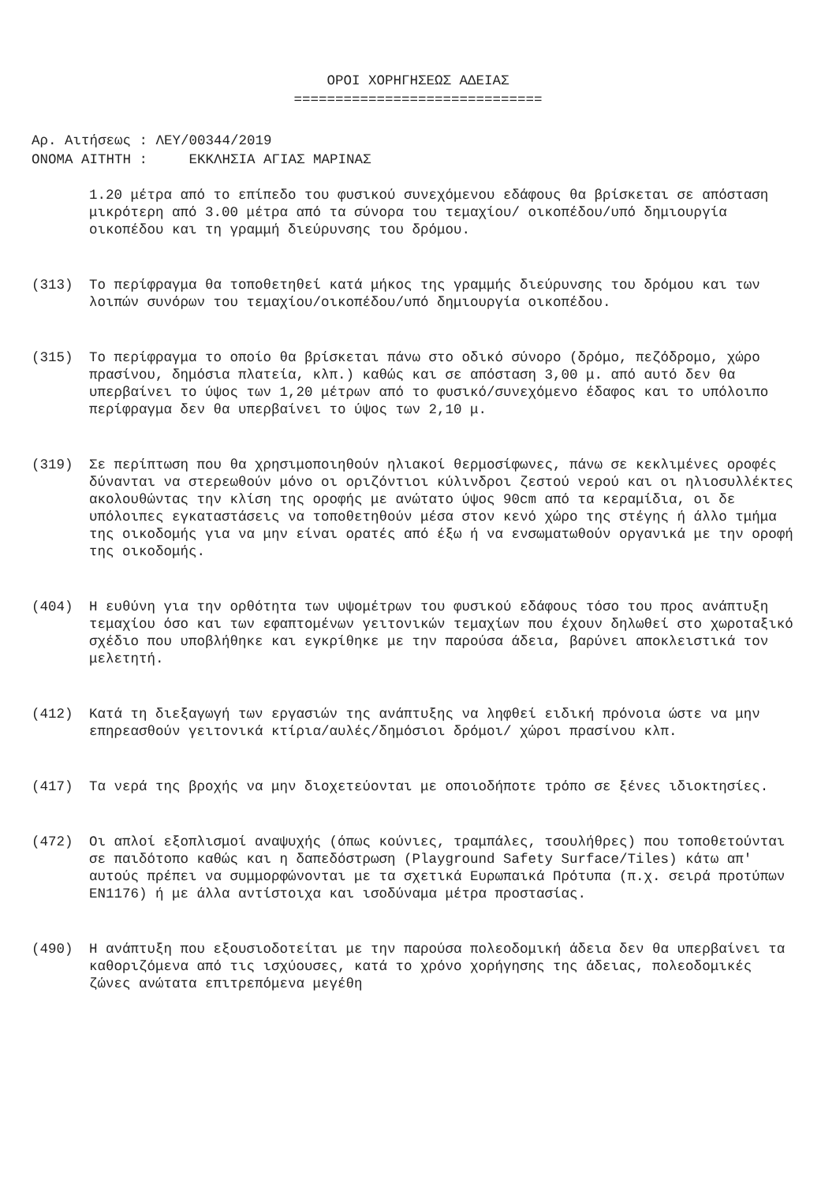ΟΡΟΙ ΧΟΡΗΓΗΣΕΩΣ ΑΔΕΙΑΣ
==============================
Αρ. Αιτήσεως : ΛΕΥ/00344/2019 ΟΝΟΜΑ ΑΙΤΗΤΗ : ΕΚΚΛΗΣΙΑ ΑΓΙΑΣ ΜΑΡΙΝΑΣ
1.20 μέτρα από το επίπεδο του φυσικού συνεχόμενου εδάφους θα βρίσκεται σε απόσταση μικρότερη από 3.00 μέτρα από τα σύνορα του τεμαχίου/ οικοπέδου/υπό δημιουργία οικοπέδου και τη γραμμή διεύρυνσης του δρόμου.
(313) Το περίφραγμα θα τοποθετηθεί κατά μήκος της γραμμής διεύρυνσης του δρόμου και των λοιπών συνόρων του τεμαχίου/οικοπέδου/υπό δημιουργία οικοπέδου.
(315) Το περίφραγμα το οποίο θα βρίσκεται πάνω στο οδικό σύνορο (δρόμο, πεζόδρομο, χώρο πρασίνου, δημόσια πλατεία, κλπ.) καθώς και σε απόσταση 3,00 μ. από αυτό δεν θα υπερβαίνει το ύψος των 1,20 μέτρων από το φυσικό/συνεχόμενο έδαφος και το υπόλοιπο περίφραγμα δεν θα υπερβαίνει το ύψος των 2,10 μ.
(319) Σε περίπτωση που θα χρησιμοποιηθούν ηλιακοί θερμοσίφωνες, πάνω σε κεκλιμένες οροφές δύνανται να στερεωθούν μόνο οι οριζόντιοι κύλινδροι ζεστού νερού και οι ηλιοσυλλέκτες ακολουθώντας την κλίση της οροφής με ανώτατο ύψος 90cm από τα κεραμίδια, οι δε υπόλοιπες εγκαταστάσεις να τοποθετηθούν μέσα στον κενό χώρο της στέγης ή άλλο τμήμα της οικοδομής για να μην είναι ορατές από έξω ή να ενσωματωθούν οργανικά με την οροφή της οικοδομής.
(404) Η ευθύνη για την ορθότητα των υψομέτρων του φυσικού εδάφους τόσο του προς ανάπτυξη τεμαχίου όσο και των εφαπτομένων γειτονικών τεμαχίων που έχουν δηλωθεί στο χωροταξικό σχέδιο που υποβλήθηκε και εγκρίθηκε με την παρούσα άδεια, βαρύνει αποκλειστικά τον μελετητή.
(412) Κατά τη διεξαγωγή των εργασιών της ανάπτυξης να ληφθεί ειδική πρόνοια ώστε να μην επηρεασθούν γειτονικά κτίρια/αυλές/δημόσιοι δρόμοι/ χώροι πρασίνου κλπ.
(417) Τα νερά της βροχής να μην διοχετεύονται με οποιοδήποτε τρόπο σε ξένες ιδιοκτησίες.
(472) Οι απλοί εξοπλισμοί αναψυχής (όπως κούνιες, τραμπάλες, τσουλήθρες) που τοποθετούνται σε παιδότοπο καθώς και η δαπεδόστρωση (Playground Safety Surface/Tiles) κάτω απ' αυτούς πρέπει να συμμορφώνονται με τα σχετικά Ευρωπαικά Πρότυπα (π.χ. σειρά προτύπων EN1176) ή με άλλα αντίστοιχα και ισοδύναμα μέτρα προστασίας.
(490) Η ανάπτυξη που εξουσιοδοτείται με την παρούσα πολεοδομική άδεια δεν θα υπερβαίνει τα καθοριζόμενα από τις ισχύουσες, κατά το χρόνο χορήγησης της άδειας, πολεοδομικές ζώνες ανώτατα επιτρεπόμενα μεγέθη